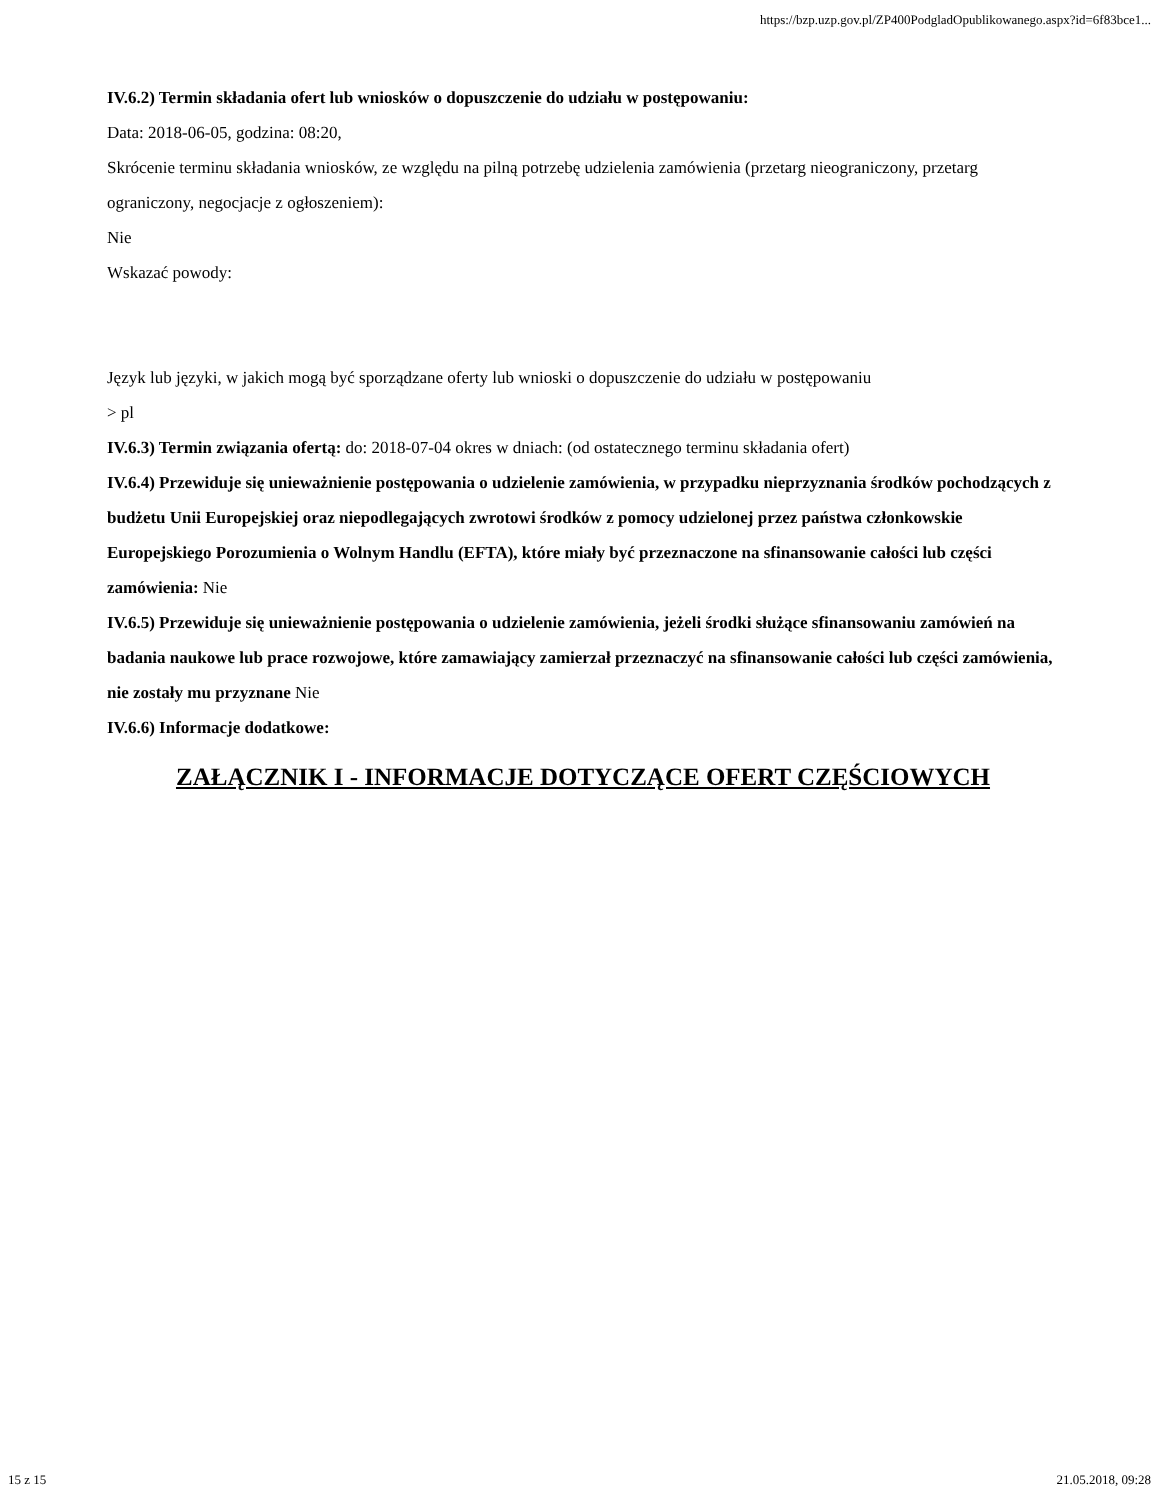https://bzp.uzp.gov.pl/ZP400PodgladOpublikowanego.aspx?id=6f83bce1...
IV.6.2) Termin składania ofert lub wniosków o dopuszczenie do udziału w postępowaniu:
Data: 2018-06-05, godzina: 08:20,
Skrócenie terminu składania wniosków, ze względu na pilną potrzebę udzielenia zamówienia (przetarg nieograniczony, przetarg ograniczony, negocjacje z ogłoszeniem):
Nie
Wskazać powody:
Język lub języki, w jakich mogą być sporządzane oferty lub wnioski o dopuszczenie do udziału w postępowaniu
> pl
IV.6.3) Termin związania ofertą: do: 2018-07-04 okres w dniach: (od ostatecznego terminu składania ofert)
IV.6.4) Przewiduje się unieważnienie postępowania o udzielenie zamówienia, w przypadku nieprzyznania środków pochodzących z budżetu Unii Europejskiej oraz niepodlegających zwrotowi środków z pomocy udzielonej przez państwa członkowskie Europejskiego Porozumienia o Wolnym Handlu (EFTA), które miały być przeznaczone na sfinansowanie całości lub części zamówienia: Nie
IV.6.5) Przewiduje się unieważnienie postępowania o udzielenie zamówienia, jeżeli środki służące sfinansowaniu zamówień na badania naukowe lub prace rozwojowe, które zamawiający zamierzał przeznaczyć na sfinansowanie całości lub części zamówienia, nie zostały mu przyznane Nie
IV.6.6) Informacje dodatkowe:
ZAŁĄCZNIK I - INFORMACJE DOTYCZĄCE OFERT CZĘŚCIOWYCH
15 z 15 21.05.2018, 09:28